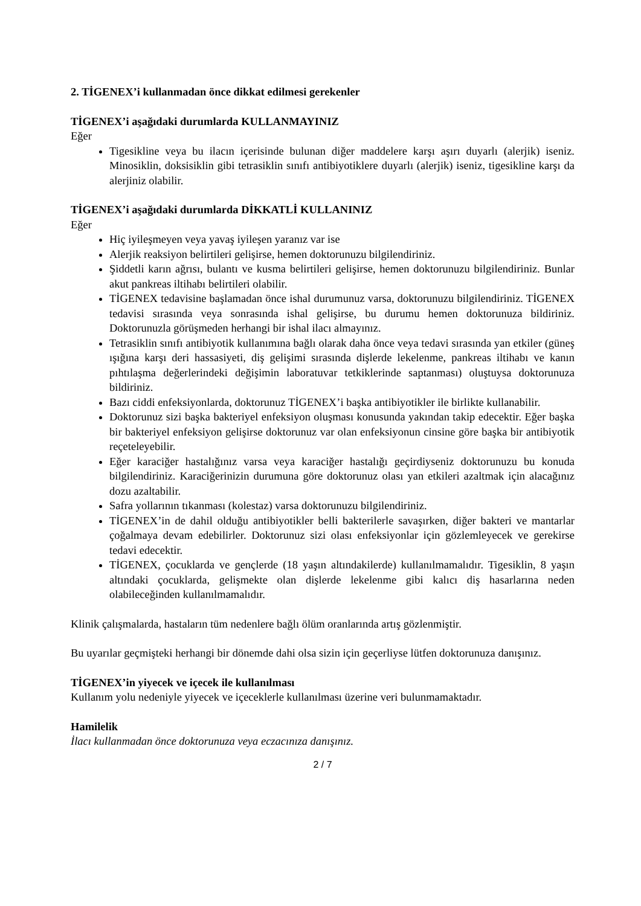2. TİGENEX’i kullanmadan önce dikkat edilmesi gerekenler
TİGENEX’i aşağıdaki durumlarda KULLANMAYINIZ
Eğer
Tigesikline veya bu ilacın içerisinde bulunan diğer maddelere karşı aşırı duyarlı (alerjik) iseniz. Minosiklin, doksisiklin gibi tetrasiklin sınıfı antibiyotiklere duyarlı (alerjik) iseniz, tigesikline karşı da alerjiniz olabilir.
TİGENEX’i aşağıdaki durumlarda DİKKATLİ KULLANINIZ
Eğer
Hiç iyileşmeyen veya yavaş iyileşen yaranız var ise
Alerjik reaksiyon belirtileri gelişirse, hemen doktorunuzu bilgilendiriniz.
Şiddetli karın ağrısı, bulantı ve kusma belirtileri gelişirse, hemen doktorunuzu bilgilendiriniz. Bunlar akut pankreas iltihabı belirtileri olabilir.
TİGENEX tedavisine başlamadan önce ishal durumunuz varsa, doktorunuzu bilgilendiriniz. TİGENEX tedavisi sırasında veya sonrasında ishal gelişirse, bu durumu hemen doktorunuza bildiriniz. Doktorunuzla görüşmeden herhangi bir ishal ilacı almayınız.
Tetrasiklin sınıfı antibiyotik kullanımına bağlı olarak daha önce veya tedavi sırasında yan etkiler (güneş ışığına karşı deri hassasiyeti, diş gelişimi sırasında dişlerde lekelenme, pankreas iltihabı ve kanın pıhtılaşma değerlerindeki değişimin laboratuvar tetkiklerinde saptanması) oluştuysa doktorunuza bildiriniz.
Bazı ciddi enfeksiyonlarda, doktorunuz TİGENEX’i başka antibiyotikler ile birlikte kullanabilir.
Doktorunuz sizi başka bakteriyel enfeksiyon oluşması konusunda yakından takip edecektir. Eğer başka bir bakteriyel enfeksiyon gelişirse doktorunuz var olan enfeksiyonun cinsine göre başka bir antibiyotik reçeteleyebilir.
Eğer karaciğer hastalığınız varsa veya karaciğer hastalığı geçirdiyseniz doktorunuzu bu konuda bilgilendiriniz. Karaciğerinizin durumuna göre doktorunuz olası yan etkileri azaltmak için alacağınız dozu azaltabilir.
Safra yollarının tıkanması (kolestaz) varsa doktorunuzu bilgilendiriniz.
TİGENEX’in de dahil olduğu antibiyotikler belli bakterilerle savaşırken, diğer bakteri ve mantarlar çoğalmaya devam edebilirler. Doktorunuz sizi olası enfeksiyonlar için gözlemleyecek ve gerekirse tedavi edecektir.
TİGENEX, çocuklarda ve gençlerde (18 yaşın altındakilerde) kullanılmamalıdır. Tigesiklin, 8 yaşın altındaki çocuklarda, gelişmekte olan dişlerde lekelenme gibi kalıcı diş hasarlarına neden olabileceğinden kullanılmamalıdır.
Klinik çalışmalarda, hastaların tüm nedenlere bağlı ölüm oranlarında artış gözlenmiştir.
Bu uyarılar geçmişteki herhangi bir dönemde dahi olsa sizin için geçerliyse lütfen doktorunuza danışınız.
TİGENEX’in yiyecek ve içecek ile kullanılması
Kullanım yolu nedeniyle yiyecek ve içeceklerle kullanılması üzerine veri bulunmamaktadır.
Hamilelik
İlacı kullanmadan önce doktorunuza veya eczacınıza danışınız.
2 / 7